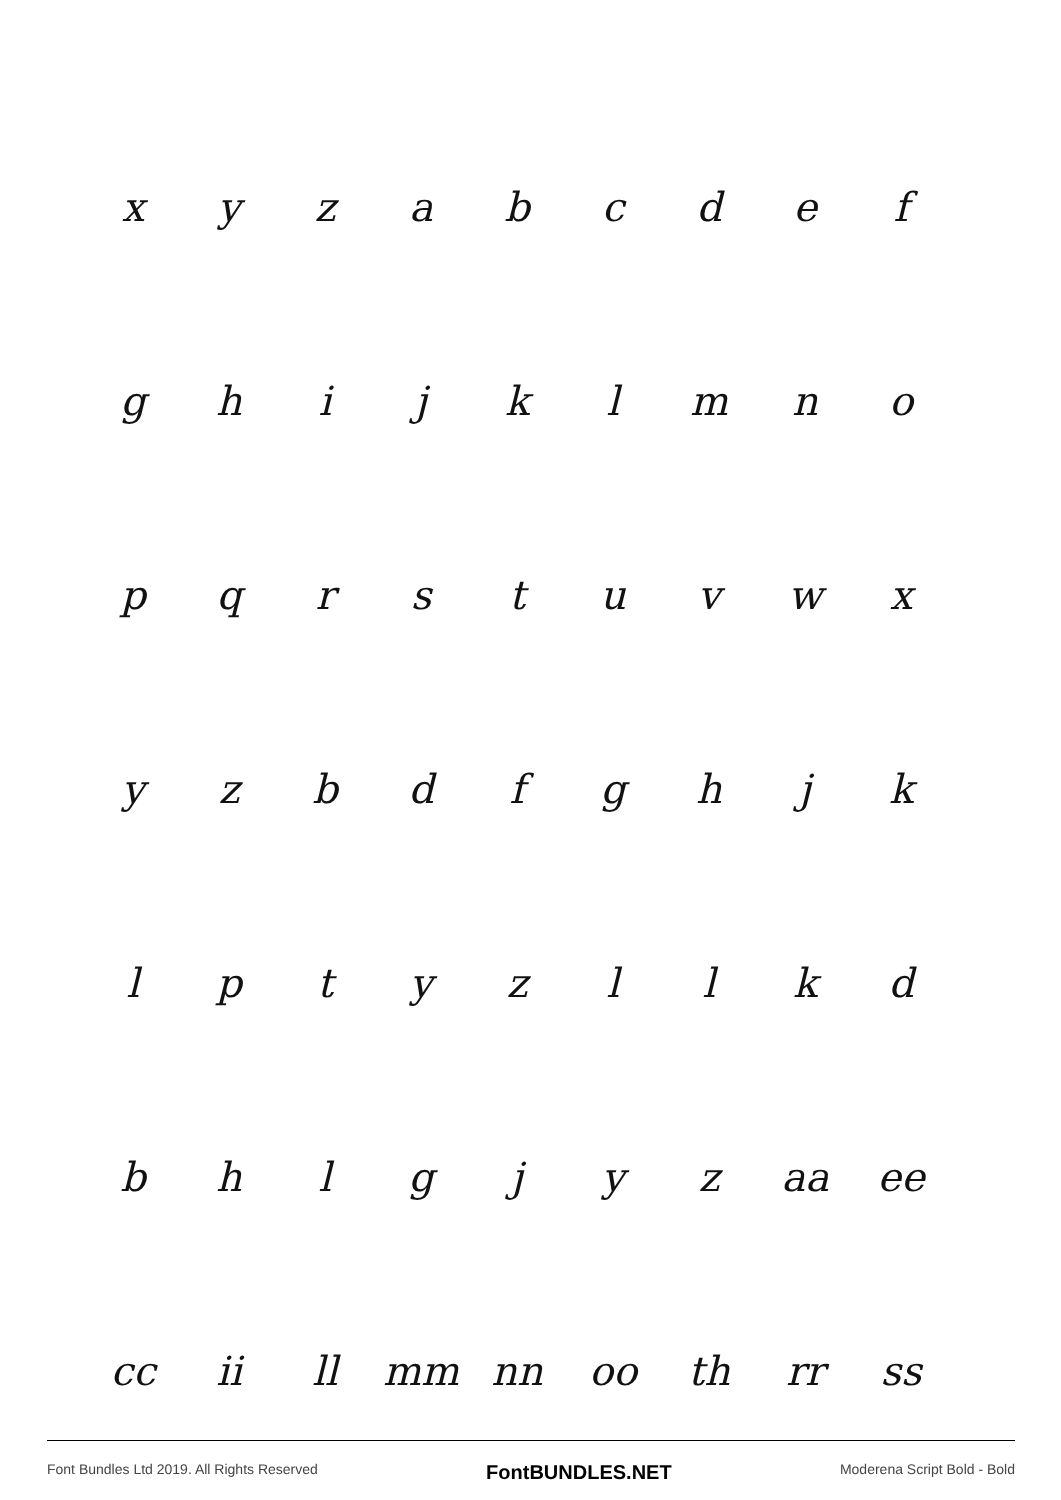xyzabcdef
ghijklmno
pqrstuvwx
yzbdfghjk
lptyzllkd
bhlgjyz aa ee
cc ii ll mm nn oo th rr ss
Font Bundles Ltd 2019. All Rights Reserved FontBUNDLES.NET Moderena Script Bold - Bold